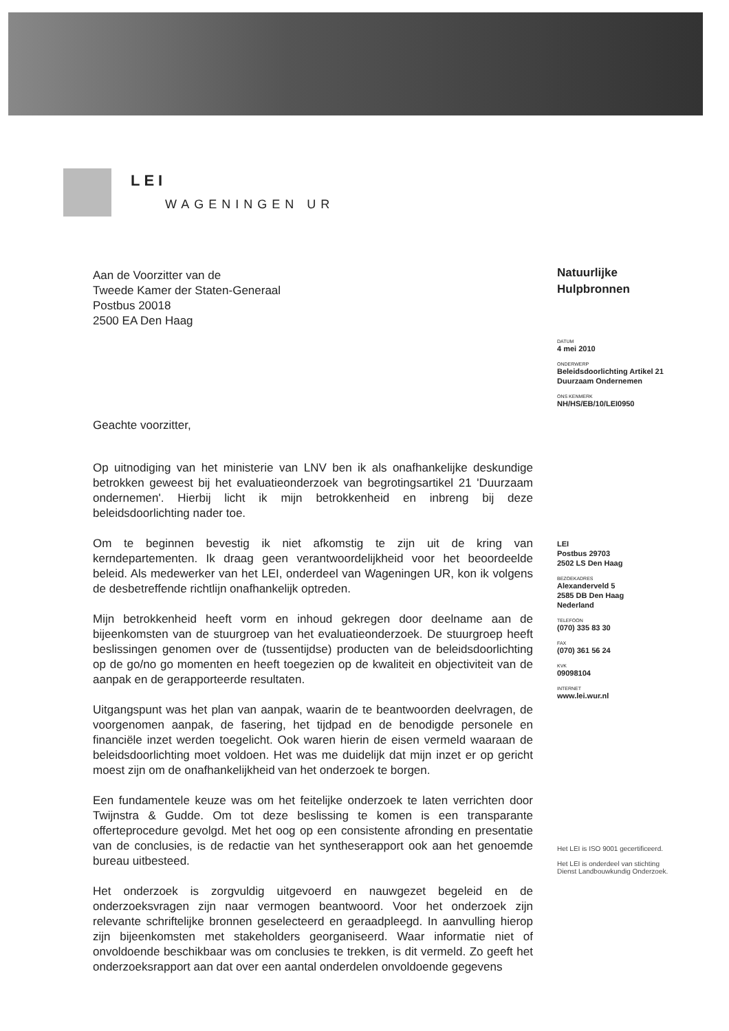LEI
WAGENINGEN UR
Aan de Voorzitter van de
Tweede Kamer der Staten-Generaal
Postbus 20018
2500 EA Den Haag
Geachte voorzitter,
Op uitnodiging van het ministerie van LNV ben ik als onafhankelijke deskundige betrokken geweest bij het evaluatieonderzoek van begrotingsartikel 21 'Duurzaam ondernemen'. Hierbij licht ik mijn betrokkenheid en inbreng bij deze beleidsdoorlichting nader toe.
Om te beginnen bevestig ik niet afkomstig te zijn uit de kring van kerndepartementen. Ik draag geen verantwoordelijkheid voor het beoordeelde beleid. Als medewerker van het LEI, onderdeel van Wageningen UR, kon ik volgens de desbetreffende richtlijn onafhankelijk optreden.
Mijn betrokkenheid heeft vorm en inhoud gekregen door deelname aan de bijeenkomsten van de stuurgroep van het evaluatieonderzoek. De stuurgroep heeft beslissingen genomen over de (tussentijdse) producten van de beleidsdoorlichting op de go/no go momenten en heeft toegezien op de kwaliteit en objectiviteit van de aanpak en de gerapporteerde resultaten.
Uitgangspunt was het plan van aanpak, waarin de te beantwoorden deelvragen, de voorgenomen aanpak, de fasering, het tijdpad en de benodigde personele en financiële inzet werden toegelicht. Ook waren hierin de eisen vermeld waaraan de beleidsdoorlichting moet voldoen. Het was me duidelijk dat mijn inzet er op gericht moest zijn om de onafhankelijkheid van het onderzoek te borgen.
Een fundamentele keuze was om het feitelijke onderzoek te laten verrichten door Twijnstra & Gudde. Om tot deze beslissing te komen is een transparante offerteprocedure gevolgd. Met het oog op een consistente afronding en presentatie van de conclusies, is de redactie van het syntheserapport ook aan het genoemde bureau uitbesteed.
Het onderzoek is zorgvuldig uitgevoerd en nauwgezet begeleid en de onderzoeksvragen zijn naar vermogen beantwoord. Voor het onderzoek zijn relevante schriftelijke bronnen geselecteerd en geraadpleegd. In aanvulling hierop zijn bijeenkomsten met stakeholders georganiseerd. Waar informatie niet of onvoldoende beschikbaar was om conclusies te trekken, is dit vermeld. Zo geeft het onderzoeksrapport aan dat over een aantal onderdelen onvoldoende gegevens
Natuurlijke
Hulpbronnen
DATUM
4 mei 2010
ONDERWERP
Beleidsdoorlichting Artikel 21
Duurzaam Ondernemen
ONS KENMERK
NH/HS/EB/10/LEI0950
LEI
Postbus 29703
2502 LS Den Haag
BEZOEKADRES
Alexanderveld 5
2585 DB Den Haag
Nederland
TELEFOON
(070) 335 83 30
FAX
(070) 361 56 24
KVK
09098104
INTERNET
www.lei.wur.nl
Het LEI is ISO 9001 gecertificeerd.
Het LEI is onderdeel van stichting
Dienst Landbouwkundig Onderzoek.